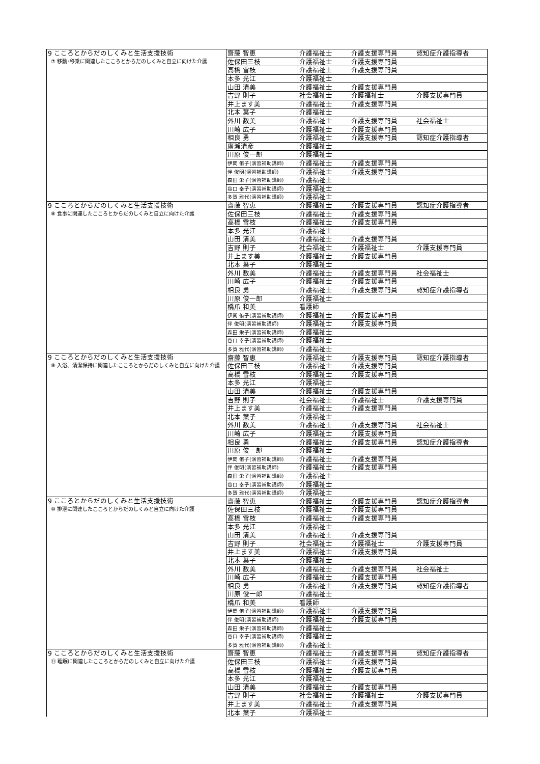| 9 こころとからだのしくみと生活支援技術 ⑦ 移動･移乗に関連したこころとからだのしくみと自立に向けた介護 | 齋藤 智恵 | 介護福祉士 | 介護支援専門員 | 認知症介護指導者 |
| | 佐保田三枝 | 介護福祉士 | 介護支援専門員 | |
| | 高橋 雪枝 | 介護福祉士 | 介護支援専門員 | |
| | 本多 光江 | 介護福祉士 | | |
| | 山田 清美 | 介護福祉士 | 介護支援専門員 | |
| | 吉野 則子 | 社会福祉士 | 介護福祉士 | 介護支援専門員 |
| | 井上ます美 | 介護福祉士 | 介護支援専門員 | |
| | 北本 葉子 | 介護福祉士 | | |
| | 外川 数美 | 介護福祉士 | 介護支援専門員 | 社会福祉士 |
| | 川崎 広子 | 介護福祉士 | 介護支援専門員 | |
| | 相良 勇 | 介護福祉士 | 介護支援専門員 | 認知症介護指導者 |
| | 廣瀬清彦 | 介護福祉士 | | |
| | 川原 俊一郎 | 介護福祉士 | | |
| | 伊関 侑子(演習補助講師) | 介護福祉士 | 介護支援専門員 | |
| | 伴 俊明(演習補助講師) | 介護福祉士 | 介護支援専門員 | |
| | 森田 栄子(演習補助講師) | 介護福祉士 | | |
| | 谷口 幸子(演習補助講師) | 介護福祉士 | | |
| | 多賀 雅代(演習補助講師) | 介護福祉士 | | |
| 9 こころとからだのしくみと生活支援技術 ⑧ 食事に関連したこころとからだのしくみと自立に向けた介護 | 齋藤 智恵 | 介護福祉士 | 介護支援専門員 | 認知症介護指導者 |
| | 佐保田三枝 | 介護福祉士 | 介護支援専門員 | |
| | 高橋 雪枝 | 介護福祉士 | 介護支援専門員 | |
| | 本多 光江 | 介護福祉士 | | |
| | 山田 清美 | 介護福祉士 | 介護支援専門員 | |
| | 吉野 則子 | 社会福祉士 | 介護福祉士 | 介護支援専門員 |
| | 井上ます美 | 介護福祉士 | 介護支援専門員 | |
| | 北本 葉子 | 介護福祉士 | | |
| | 外川 数美 | 介護福祉士 | 介護支援専門員 | 社会福祉士 |
| | 川崎 広子 | 介護福祉士 | 介護支援専門員 | |
| | 相良 勇 | 介護福祉士 | 介護支援専門員 | 認知症介護指導者 |
| | 川原 俊一郎 | 介護福祉士 | | |
| | 橋爪 和美 | 看護師 | | |
| | 伊関 侑子(演習補助講師) | 介護福祉士 | 介護支援専門員 | |
| | 伴 俊明(演習補助講師) | 介護福祉士 | 介護支援専門員 | |
| | 森田 栄子(演習補助講師) | 介護福祉士 | | |
| | 谷口 幸子(演習補助講師) | 介護福祉士 | | |
| | 多賀 雅代(演習補助講師) | 介護福祉士 | | |
| 9 こころとからだのしくみと生活支援技術 ⑨ 入浴、清潔保持に関連したこころとからだのしくみと自立に向けた介護 | 齋藤 智恵 | 介護福祉士 | 介護支援専門員 | 認知症介護指導者 |
| | 佐保田三枝 | 介護福祉士 | 介護支援専門員 | |
| | 高橋 雪枝 | 介護福祉士 | 介護支援専門員 | |
| | 本多 光江 | 介護福祉士 | | |
| | 山田 清美 | 介護福祉士 | 介護支援専門員 | |
| | 吉野 則子 | 社会福祉士 | 介護福祉士 | 介護支援専門員 |
| | 井上ます美 | 介護福祉士 | 介護支援専門員 | |
| | 北本 葉子 | 介護福祉士 | | |
| | 外川 数美 | 介護福祉士 | 介護支援専門員 | 社会福祉士 |
| | 川崎 広子 | 介護福祉士 | 介護支援専門員 | |
| | 相良 勇 | 介護福祉士 | 介護支援専門員 | 認知症介護指導者 |
| | 川原 俊一郎 | 介護福祉士 | | |
| | 伊関 侑子(演習補助講師) | 介護福祉士 | 介護支援専門員 | |
| | 伴 俊明(演習補助講師) | 介護福祉士 | 介護支援専門員 | |
| | 森田 栄子(演習補助講師) | 介護福祉士 | | |
| | 谷口 幸子(演習補助講師) | 介護福祉士 | | |
| | 多賀 雅代(演習補助講師) | 介護福祉士 | | |
| 9 こころとからだのしくみと生活支援技術 ⑩ 排泄に関連したこころとからだのしくみと自立に向けた介護 | 齋藤 智恵 | 介護福祉士 | 介護支援専門員 | 認知症介護指導者 |
| | 佐保田三枝 | 介護福祉士 | 介護支援専門員 | |
| | 高橋 雪枝 | 介護福祉士 | 介護支援専門員 | |
| | 本多 光江 | 介護福祉士 | | |
| | 山田 清美 | 介護福祉士 | 介護支援専門員 | |
| | 吉野 則子 | 社会福祉士 | 介護福祉士 | 介護支援専門員 |
| | 井上ます美 | 介護福祉士 | 介護支援専門員 | |
| | 北本 葉子 | 介護福祉士 | | |
| | 外川 数美 | 介護福祉士 | 介護支援専門員 | 社会福祉士 |
| | 川崎 広子 | 介護福祉士 | 介護支援専門員 | |
| | 相良 勇 | 介護福祉士 | 介護支援専門員 | 認知症介護指導者 |
| | 川原 俊一郎 | 介護福祉士 | | |
| | 橋爪 和美 | 看護師 | | |
| | 伊関 侑子(演習補助講師) | 介護福祉士 | 介護支援専門員 | |
| | 伴 俊明(演習補助講師) | 介護福祉士 | 介護支援専門員 | |
| | 森田 栄子(演習補助講師) | 介護福祉士 | | |
| | 谷口 幸子(演習補助講師) | 介護福祉士 | | |
| | 多賀 雅代(演習補助講師) | 介護福祉士 | | |
| 9 こころとからだのしくみと生活支援技術 ⑪ 睡眠に関連したこころとからだのしくみと自立に向けた介護 | 齋藤 智恵 | 介護福祉士 | 介護支援専門員 | 認知症介護指導者 |
| | 佐保田三枝 | 介護福祉士 | 介護支援専門員 | |
| | 高橋 雪枝 | 介護福祉士 | 介護支援専門員 | |
| | 本多 光江 | 介護福祉士 | | |
| | 山田 清美 | 介護福祉士 | 介護支援専門員 | |
| | 吉野 則子 | 社会福祉士 | 介護福祉士 | 介護支援専門員 |
| | 井上ます美 | 介護福祉士 | 介護支援専門員 | |
| | 北本 葉子 | 介護福祉士 | | |